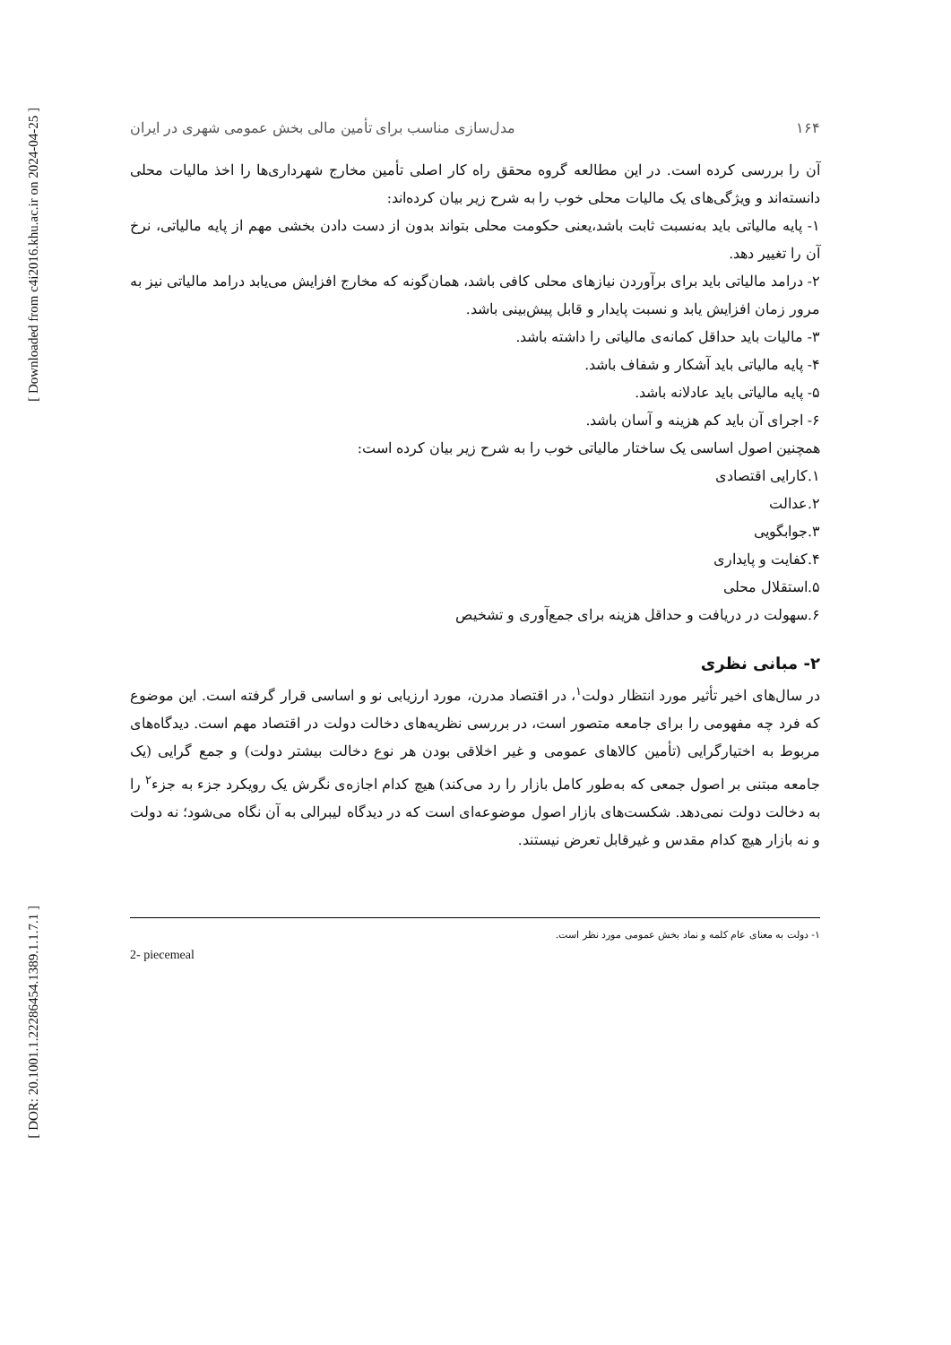[ Downloaded from c4i2016.khu.ac.ir on 2024-04-25 ]
[ DOR: 20.1001.1.22286454.1389.1.1.7.1 ]
۱۶۴ مدل‌سازی مناسب برای تأمین مالی بخش عمومی شهری در ایران
آن را بررسی کرده است. در این مطالعه گروه محقق راه کار اصلی تأمین مخارج شهرداری‌ها را اخذ مالیات محلی دانسته‌اند و ویژگی‌های یک مالیات محلی خوب را به شرح زیر بیان کرده‌اند:
۱- پایه مالیاتی باید به‌نسبت ثابت باشد،یعنی حکومت محلی بتواند بدون از دست دادن بخشی مهم از پایه مالیاتی، نرخ آن را تغییر دهد.
۲- درامد مالیاتی باید برای برآوردن نیازهای محلی کافی باشد، همان‌گونه که مخارج افزایش می‌یابد درامد مالیاتی نیز به مرور زمان افزایش یابد و نسبت پایدار و قابل پیش‌بینی باشد.
۳- مالیات باید حداقل کمانه‌ی مالیاتی را داشته باشد.
۴- پایه مالیاتی باید آشکار و شفاف باشد.
۵- پایه مالیاتی باید عادلانه باشد.
۶- اجرای آن باید کم هزینه و آسان باشد.
همچنین اصول اساسی یک ساختار مالیاتی خوب را به شرح زیر بیان کرده است:
۱.کارایی اقتصادی
۲.عدالت
۳.جوابگویی
۴.کفایت و پایداری
۵.استقلال محلی
۶.سهولت در دریافت و حداقل هزینه برای جمع‌آوری و تشخیص
۲- مبانی نظری
در سال‌های اخیر تأثیر مورد انتظار دولت<sup>۱</sup>، در اقتصاد مدرن، مورد ارزیابی نو و اساسی قرار گرفته است. این موضوع که فرد چه مفهومی را برای جامعه متصور است، در بررسی نظریه‌های دخالت دولت در اقتصاد مهم است. دیدگاه‌های مربوط به اختیارگرایی (تأمین کالاهای عمومی و غیر اخلاقی بودن هر نوع دخالت بیشتر دولت) و جمع گرایی (یک جامعه مبتنی بر اصول جمعی که به‌طور کامل بازار را رد می‌کند) هیچ کدام اجازه‌ی نگرش یک رویکرد جزء به جزء<sup>۲</sup> را به دخالت دولت نمی‌دهد. شکست‌های بازار اصول موضوعه‌ای است که در دیدگاه لیبرالی به آن نگاه می‌شود؛ نه دولت و نه بازار هیچ کدام مقدس و غیرقابل تعرض نیستند.
۱- دولت به معنای عام کلمه و نماد بخش عمومی مورد نظر است.
2- piecemeal